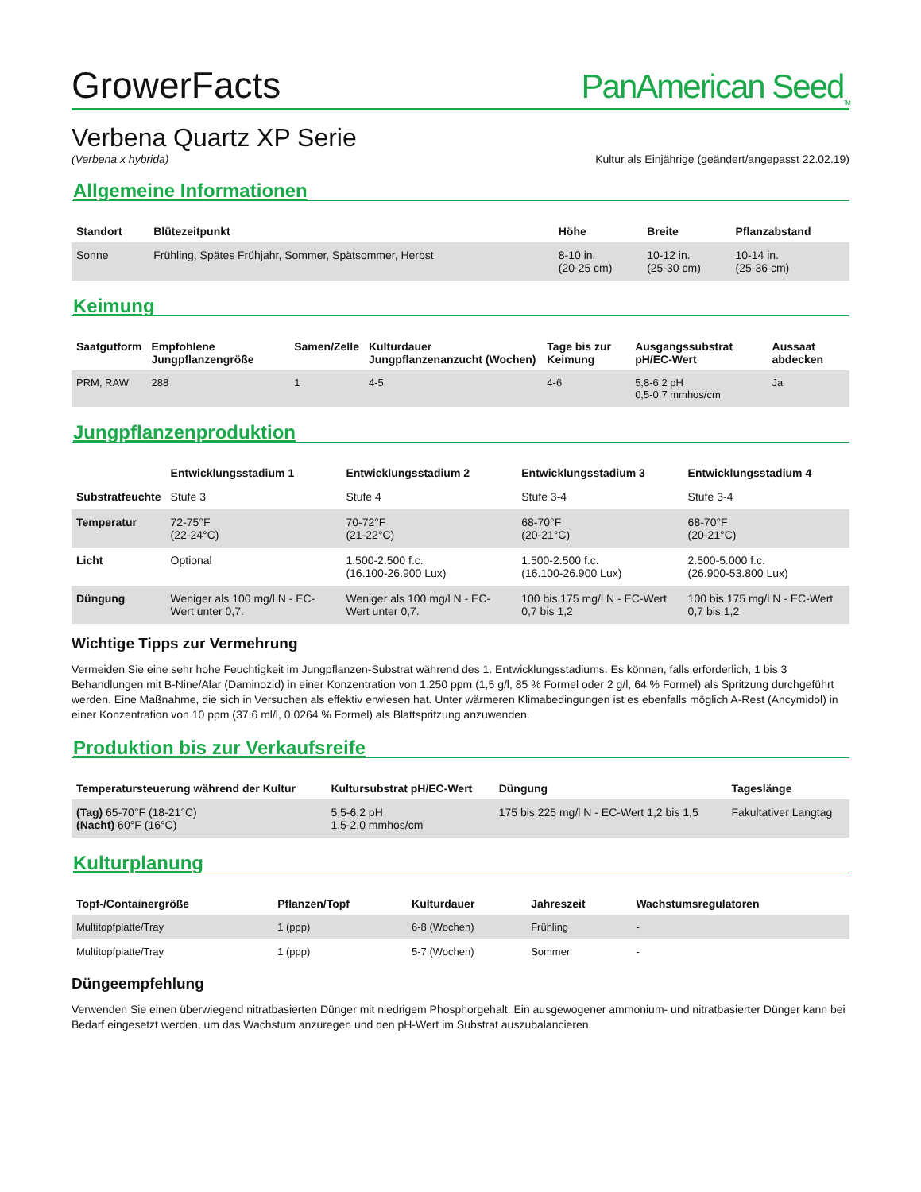GrowerFacts PanAmerican Seed<sub>TM</sub>
Verbena Quartz XP Serie
(Verbena x hybrida) Kultur als Einjährige (geändert/angepasst 22.02.19)
Allgemeine Informationen
| Standort | Blütezeitpunkt | Höhe | Breite | Pflanzabstand |
| --- | --- | --- | --- | --- |
| Sonne | Frühling, Spätes Frühjahr, Sommer, Spätsommer, Herbst | 8-10 in. (20-25 cm) | 10-12 in. (25-30 cm) | 10-14 in. (25-36 cm) |
Keimung
| Saatgutform | Empfohlene Jungpflanzengröße | Samen/Zelle | Kulturdauer Jungpflanzenanzucht (Wochen) | Tage bis zur Keimung | Ausgangssubstrat pH/EC-Wert | Aussaat abdecken |
| --- | --- | --- | --- | --- | --- | --- |
| PRM, RAW | 288 | 1 | 4-5 | 4-6 | 5,8-6,2 pH 0,5-0,7 mmhos/cm | Ja |
Jungpflanzenproduktion
| | Entwicklungsstadium 1 | Entwicklungsstadium 2 | Entwicklungsstadium 3 | Entwicklungsstadium 4 |
| --- | --- | --- | --- | --- |
| Substratfeuchte | Stufe 3 | Stufe 4 | Stufe 3-4 | Stufe 3-4 |
| Temperatur | 72-75°F (22-24°C) | 70-72°F (21-22°C) | 68-70°F (20-21°C) | 68-70°F (20-21°C) |
| Licht | Optional | 1.500-2.500 f.c. (16.100-26.900 Lux) | 1.500-2.500 f.c. (16.100-26.900 Lux) | 2.500-5.000 f.c. (26.900-53.800 Lux) |
| Düngung | Weniger als 100 mg/l N - EC-Wert unter 0,7. | Weniger als 100 mg/l N - EC-Wert unter 0,7. | 100 bis 175 mg/l N - EC-Wert 0,7 bis 1,2 | 100 bis 175 mg/l N - EC-Wert 0,7 bis 1,2 |
Wichtige Tipps zur Vermehrung
Vermeiden Sie eine sehr hohe Feuchtigkeit im Jungpflanzen-Substrat während des 1. Entwicklungsstadiums. Es können, falls erforderlich, 1 bis 3 Behandlungen mit B-Nine/Alar (Daminozid) in einer Konzentration von 1.250 ppm (1,5 g/l, 85 % Formel oder 2 g/l, 64 % Formel) als Spritzung durchgeführt werden. Eine Maßnahme, die sich in Versuchen als effektiv erwiesen hat. Unter wärmeren Klimabedingungen ist es ebenfalls möglich A-Rest (Ancymidol) in einer Konzentration von 10 ppm (37,6 ml/l, 0,0264 % Formel) als Blattspritzung anzuwenden.
Produktion bis zur Verkaufsreife
| Temperatursteuerung während der Kultur | Kultursubstrat pH/EC-Wert | Düngung | Tageslänge |
| --- | --- | --- | --- |
| (Tag) 65-70°F (18-21°C) (Nacht) 60°F (16°C) | 5,5-6,2 pH 1,5-2,0 mmhos/cm | 175 bis 225 mg/l N - EC-Wert 1,2 bis 1,5 | Fakultativer Langtag |
Kulturplanung
| Topf-/Containergröße | Pflanzen/Topf | Kulturdauer | Jahreszeit | Wachstumsregulatoren |
| --- | --- | --- | --- | --- |
| Multitopfplatte/Tray | 1 (ppp) | 6-8 (Wochen) | Frühling | - |
| Multitopfplatte/Tray | 1 (ppp) | 5-7 (Wochen) | Sommer | - |
Düngeempfehlung
Verwenden Sie einen überwiegend nitratbasierten Dünger mit niedrigem Phosphorgehalt. Ein ausgewogener ammonium- und nitratbasierter Dünger kann bei Bedarf eingesetzt werden, um das Wachstum anzuregen und den pH-Wert im Substrat auszubalancieren.